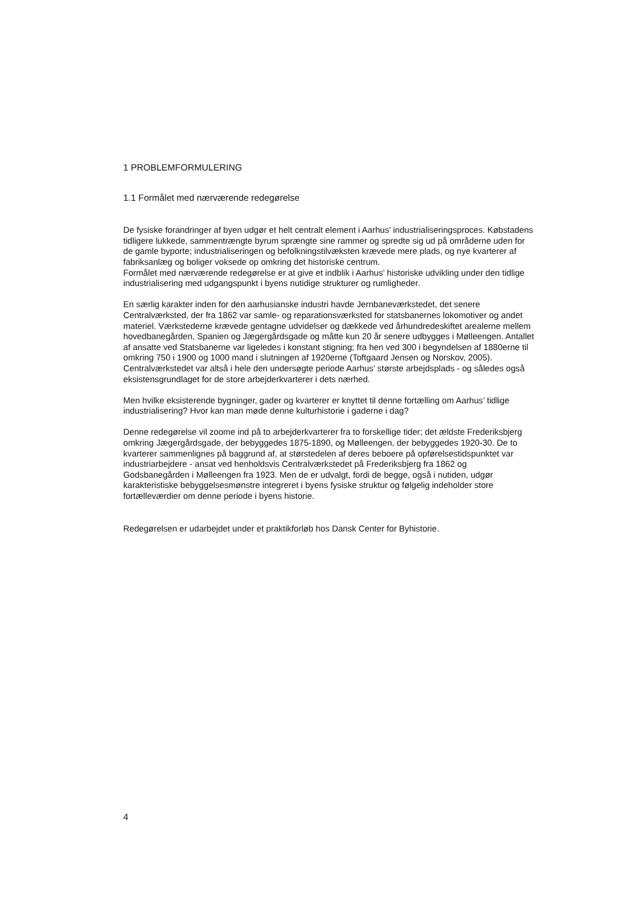1 PROBLEMFORMULERING
1.1 Formålet med nærværende redegørelse
De fysiske forandringer af byen udgør et helt centralt element i Aarhus’ industrialiseringsproces. Købstadens tidligere lukkede, sammentrængte byrum sprængte sine rammer og spredte sig ud på områderne uden for de gamle byporte; industrialiseringen og befolkningstilvæksten krævede mere plads, og nye kvarterer af fabriksanlæg og boliger voksede op omkring det historiske centrum.
Formålet med nærværende redegørelse er at give et indblik i Aarhus’ historiske udvikling under den tidlige industrialisering med udgangspunkt i byens nutidige strukturer og rumligheder.
En særlig karakter inden for den aarhusianske industri havde Jernbaneværkstedet, det senere Centralværksted, der fra 1862 var samle- og reparationsværksted for statsbanernes lokomotiver og andet materiel. Værkstederne krævede gentagne udvidelser og dækkede ved århundredeskiftet arealerne mellem hovedbanegården, Spanien og Jægergårdsgade og måtte kun 20 år senere udbygges i Mølleengen. Antallet af ansatte ved Statsbanerne var ligeledes i konstant stigning; fra hen ved 300 i begyndelsen af 1880erne til omkring 750 i 1900 og 1000 mand i slutningen af 1920erne (Toftgaard Jensen og Norskov, 2005). Centralværkstedet var altså i hele den undersøgte periode Aarhus’ største arbejdsplads - og således også eksistensgrundlaget for de store arbejderkvarterer i dets nærhed.
Men hvilke eksisterende bygninger, gader og kvarterer er knyttet til denne fortælling om Aarhus’ tidlige industrialisering? Hvor kan man møde denne kulturhistorie i gaderne i dag?
Denne redegørelse vil zoome ind på to arbejderkvarterer fra to forskellige tider; det ældste Frederiksbjerg omkring Jægergårdsgade, der bebyggedes 1875-1890, og Mølleengen, der bebyggedes 1920-30. De to kvarterer sammenlignes på baggrund af, at størstedelen af deres beboere på opførelsestidspunktet var industriarbejdere - ansat ved henholdsvis Centralværkstedet på Frederiksbjerg fra 1862 og Godsbanegården i Mølleengen fra 1923. Men de er udvalgt, fordi de begge, også i nutiden, udgør karakteristiske bebyggelsesmønstre integreret i byens fysiske struktur og følgelig indeholder store fortælleværdier om denne periode i byens historie.
Redegørelsen er udarbejdet under et praktikforløb hos Dansk Center for Byhistorie.
4